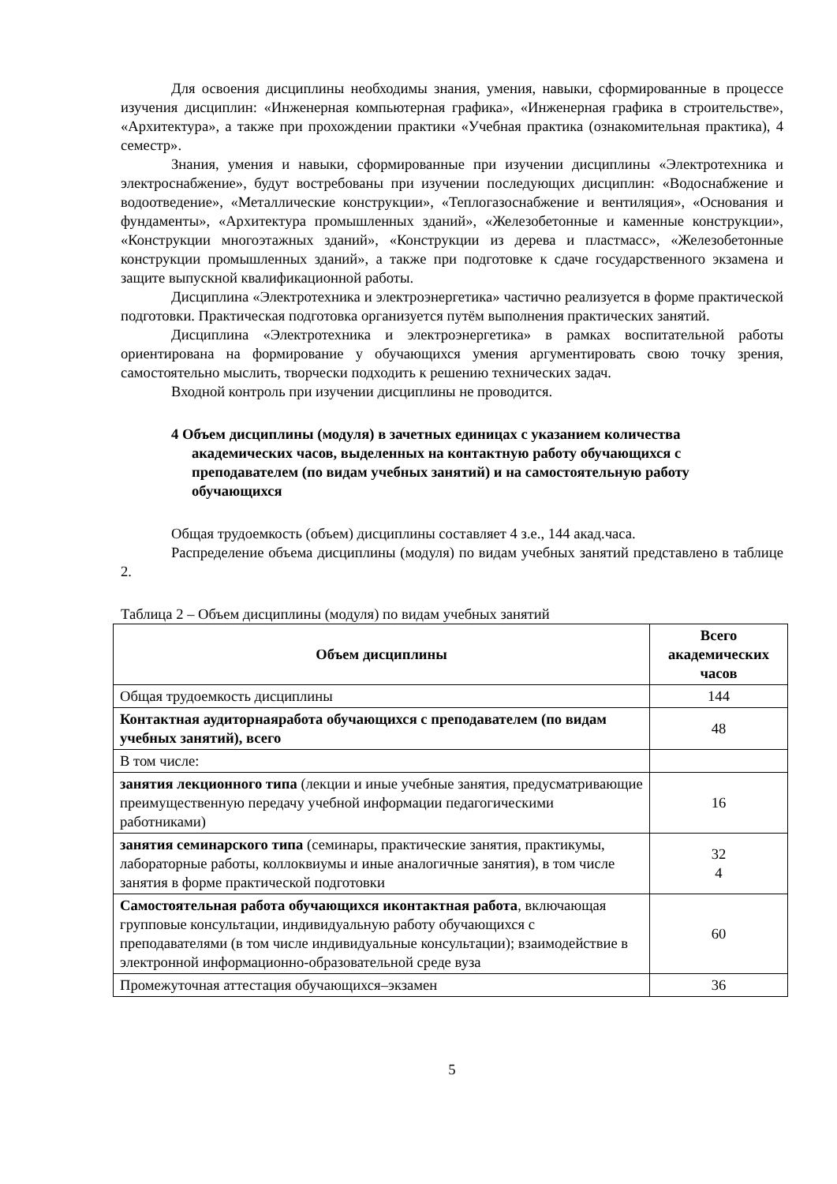Для освоения дисциплины необходимы знания, умения, навыки, сформированные в процессе изучения дисциплин: «Инженерная компьютерная графика», «Инженерная графика в строительстве», «Архитектура», а также при прохождении практики «Учебная практика (ознакомительная практика), 4 семестр».
Знания, умения и навыки, сформированные при изучении дисциплины «Электротехника и электроснабжение», будут востребованы при изучении последующих дисциплин: «Водоснабжение и водоотведение», «Металлические конструкции», «Теплогазоснабжение и вентиляция», «Основания и фундаменты», «Архитектура промышленных зданий», «Железобетонные и каменные конструкции», «Конструкции многоэтажных зданий», «Конструкции из дерева и пластмасс», «Железобетонные конструкции промышленных зданий», а также при подготовке к сдаче государственного экзамена и защите выпускной квалификационной работы.
Дисциплина «Электротехника и электроэнергетика» частично реализуется в форме практической подготовки. Практическая подготовка организуется путём выполнения практических занятий.
Дисциплина «Электротехника и электроэнергетика» в рамках воспитательной работы ориентирована на формирование у обучающихся умения аргументировать свою точку зрения, самостоятельно мыслить, творчески подходить к решению технических задач.
Входной контроль при изучении дисциплины не проводится.
4 Объем дисциплины (модуля) в зачетных единицах с указанием количества академических часов, выделенных на контактную работу обучающихся с преподавателем (по видам учебных занятий) и на самостоятельную работу обучающихся
Общая трудоемкость (объем) дисциплины составляет 4 з.е., 144 акад.часа.
Распределение объема дисциплины (модуля) по видам учебных занятий представлено в таблице 2.
Таблица 2 – Объем дисциплины (модуля) по видам учебных занятий
| Объем дисциплины | Всего академических часов |
| --- | --- |
| Общая трудоемкость дисциплины | 144 |
| Контактная аудиторнаяработа обучающихся с преподавателем (по видам учебных занятий), всего | 48 |
| В том числе: | |
| занятия лекционного типа (лекции и иные учебные занятия, предусматривающие преимущественную передачу учебной информации педагогическими работниками) | 16 |
| занятия семинарского типа (семинары, практические занятия, практикумы, лабораторные работы, коллоквиумы и иные аналогичные занятия), в том числе занятия в форме практической подготовки | 32 4 |
| Самостоятельная работа обучающихся иконтактная работа , включающая групповые консультации, индивидуальную работу обучающихся с преподавателями (в том числе индивидуальные консультации); взаимодействие в электронной информационно-образовательной среде вуза | 60 |
| Промежуточная аттестация обучающихся–экзамен | 36 |
5